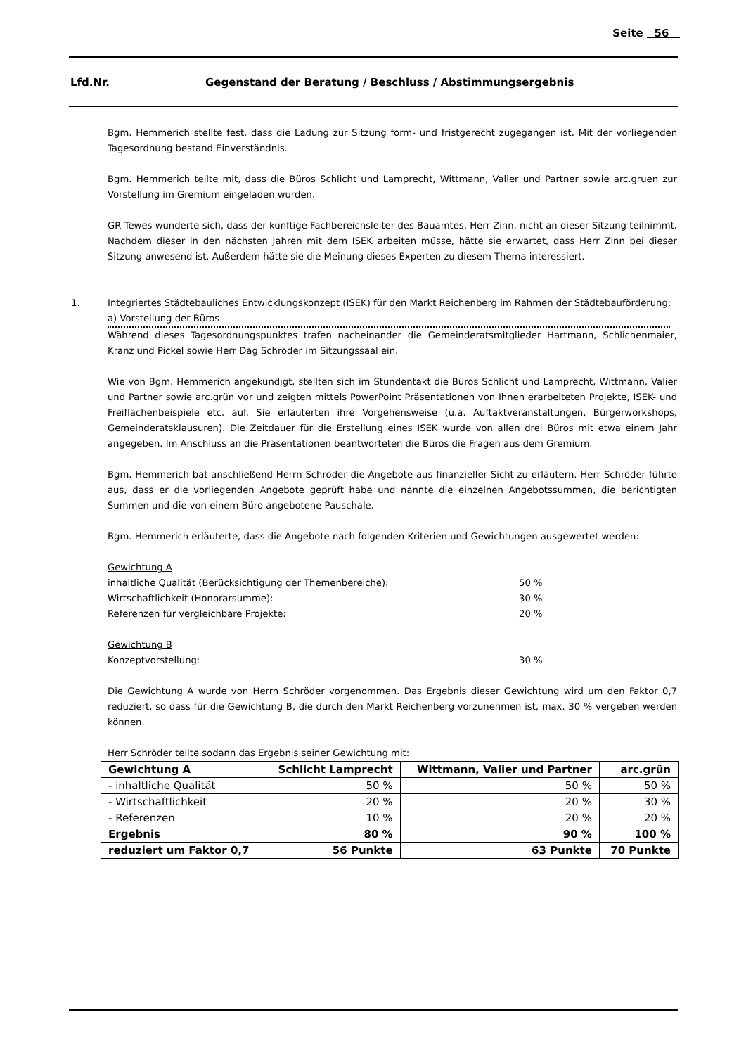Seite 56
Lfd.Nr. Gegenstand der Beratung / Beschluss / Abstimmungsergebnis
Bgm. Hemmerich stellte fest, dass die Ladung zur Sitzung form- und fristgerecht zugegangen ist. Mit der vorliegenden Tagesordnung bestand Einverständnis.
Bgm. Hemmerich teilte mit, dass die Büros Schlicht und Lamprecht, Wittmann, Valier und Partner sowie arc.gruen zur Vorstellung im Gremium eingeladen wurden.
GR Tewes wunderte sich, dass der künftige Fachbereichsleiter des Bauamtes, Herr Zinn, nicht an dieser Sitzung teilnimmt. Nachdem dieser in den nächsten Jahren mit dem ISEK arbeiten müsse, hätte sie erwartet, dass Herr Zinn bei dieser Sitzung anwesend ist. Außerdem hätte sie die Meinung dieses Experten zu diesem Thema interessiert.
1. Integriertes Städtebauliches Entwicklungskonzept (ISEK) für den Markt Reichenberg im Rahmen der Städtebauförderung;
a) Vorstellung der Büros
Während dieses Tagesordnungspunktes trafen nacheinander die Gemeinderatsmitglieder Hartmann, Schlichenmaier, Kranz und Pickel sowie Herr Dag Schröder im Sitzungssaal ein.
Wie von Bgm. Hemmerich angekündigt, stellten sich im Stundentakt die Büros Schlicht und Lamprecht, Wittmann, Valier und Partner sowie arc.grün vor und zeigten mittels PowerPoint Präsentationen von Ihnen erarbeiteten Projekte, ISEK- und Freiflächenbeispiele etc. auf. Sie erläuterten ihre Vorgehensweise (u.a. Auftaktveranstaltungen, Bürgerworkshops, Gemeinderatsklausuren). Die Zeitdauer für die Erstellung eines ISEK wurde von allen drei Büros mit etwa einem Jahr angegeben. Im Anschluss an die Präsentationen beantworteten die Büros die Fragen aus dem Gremium.
Bgm. Hemmerich bat anschließend Herrn Schröder die Angebote aus finanzieller Sicht zu erläutern. Herr Schröder führte aus, dass er die vorliegenden Angebote geprüft habe und nannte die einzelnen Angebotssummen, die berichtigten Summen und die von einem Büro angebotene Pauschale.
Bgm. Hemmerich erläuterte, dass die Angebote nach folgenden Kriterien und Gewichtungen ausgewertet werden:
Gewichtung A
inhaltliche Qualität (Berücksichtigung der Themenbereiche): 50 %
Wirtschaftlichkeit (Honorarsumme): 30 %
Referenzen für vergleichbare Projekte: 20 %
Gewichtung B
Konzeptvorstellung: 30 %
Die Gewichtung A wurde von Herrn Schröder vorgenommen. Das Ergebnis dieser Gewichtung wird um den Faktor 0,7 reduziert, so dass für die Gewichtung B, die durch den Markt Reichenberg vorzunehmen ist, max. 30 % vergeben werden können.
Herr Schröder teilte sodann das Ergebnis seiner Gewichtung mit:
| Gewichtung A | Schlicht Lamprecht | Wittmann, Valier und Partner | arc.grün |
| --- | --- | --- | --- |
| - inhaltliche Qualität | 50 % | 50 % | 50 % |
| - Wirtschaftlichkeit | 20 % | 20 % | 30 % |
| - Referenzen | 10 % | 20 % | 20 % |
| Ergebnis | 80 % | 90 % | 100 % |
| reduziert um Faktor 0,7 | 56 Punkte | 63 Punkte | 70 Punkte |